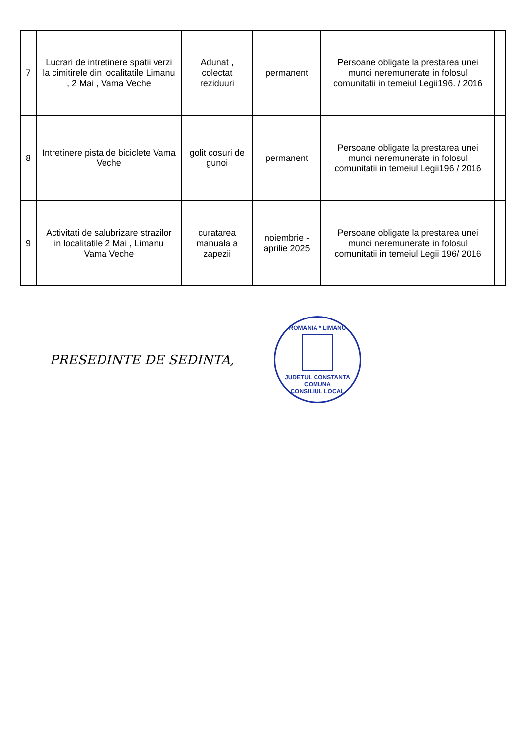| 7 | Lucrari de intretinere spatii verzi la cimitirele din localitatile Limanu , 2 Mai , Vama Veche | Adunat , colectat reziduuri | permanent | Persoane obligate la prestarea unei munci neremunerate in folosul comunitatii in temeiul Legii196. / 2016 | |
| 8 | Intretinere pista de biciclete Vama Veche | golit cosuri de gunoi | permanent | Persoane obligate la prestarea unei munci neremunerate in folosul comunitatii in temeiul Legii196 / 2016 | |
| 9 | Activitati de salubrizare strazilor in localitatile 2 Mai , Limanu Vama Veche | curatarea manuala a zapezii | noiembrie - aprilie 2025 | Persoane obligate la prestarea unei munci neremunerate in folosul comunitatii in temeiul Legii 196/ 2016 | |
PRESEDINTE DE SEDINTA,
ROMANIA * LIMANU
JUDETUL CONSTANTA COMUNA
CONSILIUL LOCAL